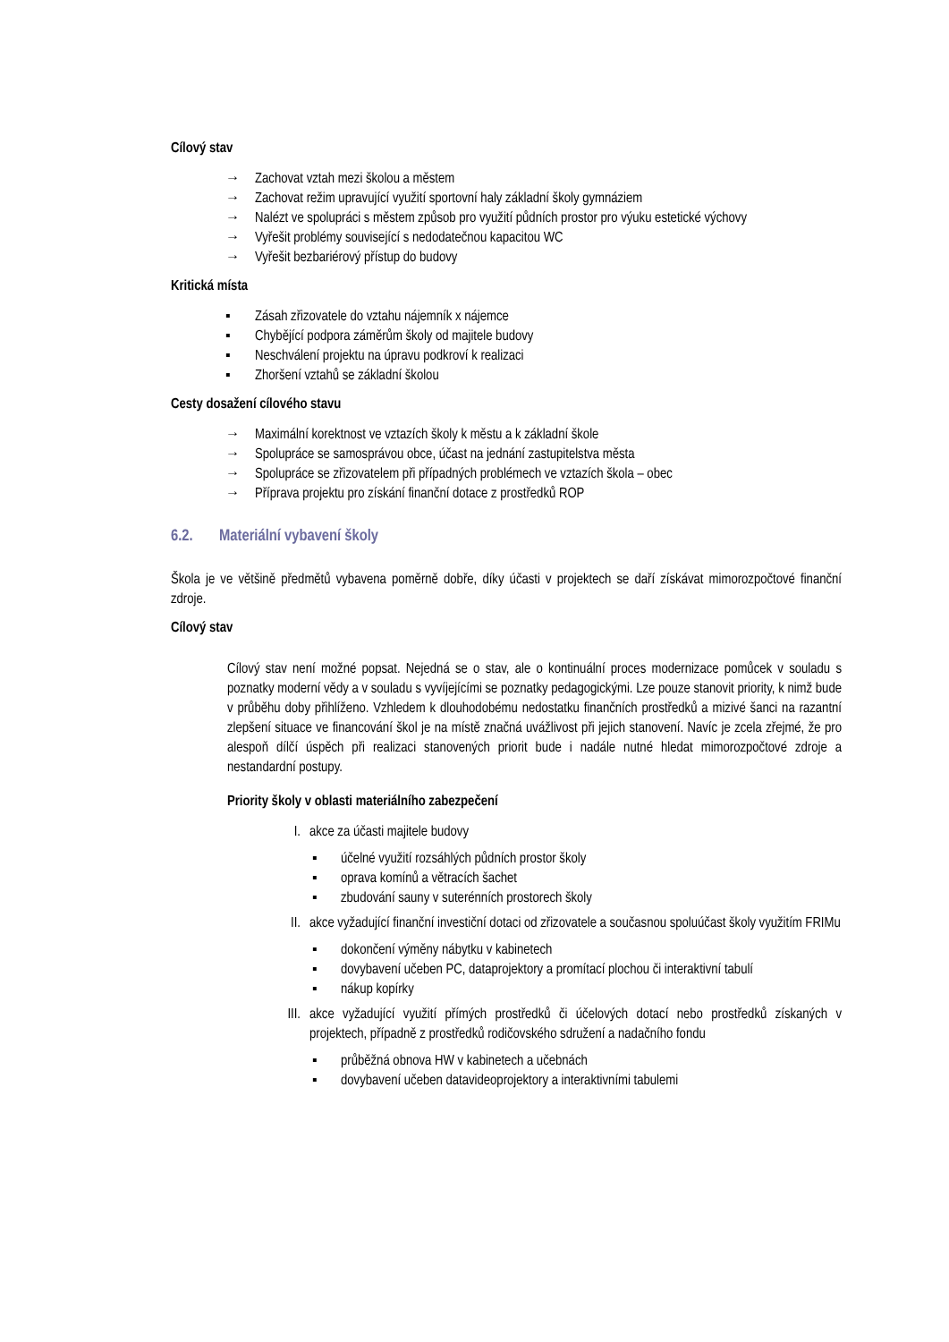Cílový stav
→ Zachovat vztah mezi školou a městem
→ Zachovat režim upravující využití sportovní haly základní školy gymnáziem
→ Nalézt ve spolupráci s městem způsob pro využití půdních prostor pro výuku estetické výchovy
→ Vyřešit problémy související s nedodatečnou kapacitou WC
→ Vyřešit bezbariérový přístup do budovy
Kritická místa
▪ Zásah zřizovatele do vztahu nájemník x nájemce
▪ Chybějící podpora záměrům školy od majitele budovy
▪ Neschválení projektu na úpravu podkroví k realizaci
▪ Zhoršení vztahů se základní školou
Cesty dosažení cílového stavu
→ Maximální korektnost ve vztazích školy k městu a k základní škole
→ Spolupráce se samosprávou obce, účast na jednání zastupitelstva města
→ Spolupráce se zřizovatelem při případných problémech ve vztazích škola – obec
→ Příprava projektu pro získání finanční dotace z prostředků ROP
6.2. Materiální vybavení školy
Škola je ve většině předmětů vybavena poměrně dobře, díky účasti v projektech se daří získávat mimorozpočtové finanční zdroje.
Cílový stav
Cílový stav není možné popsat. Nejedná se o stav, ale o kontinuální proces modernizace pomůcek v souladu s poznatky moderní vědy a v souladu s vyvíjejícími se poznatky pedagogickými. Lze pouze stanovit priority, k nimž bude v průběhu doby přihlíženo. Vzhledem k dlouhodobému nedostatku finančních prostředků a mizivé šanci na razantní zlepšení situace ve financování škol je na místě značná uvážlivost při jejich stanovení. Navíc je zcela zřejmé, že pro alespoň dílčí úspěch při realizaci stanovených priorit bude i nadále nutné hledat mimorozpočtové zdroje a nestandardní postupy.
Priority školy v oblasti materiálního zabezpečení
I. akce za účasti majitele budovy
▪ účelné využití rozsáhlých půdních prostor školy
▪ oprava komínů a větracích šachet
▪ zbudování sauny v suterénních prostorech školy
II. akce vyžadující finanční investiční dotaci od zřizovatele a současnou spoluúčast školy využitím FRIMu
▪ dokončení výměny nábytku v kabinetech
▪ dovybavení učeben PC, dataprojektory a promítací plochou či interaktivní tabulí
▪ nákup kopírky
III. akce vyžadující využití přímých prostředků či účelových dotací nebo prostředků získaných v projektech, případně z prostředků rodičovského sdružení a nadačního fondu
▪ průběžná obnova HW v kabinetech a učebnách
▪ dovybavení učeben datavideoprojektory a interaktivními tabulemi